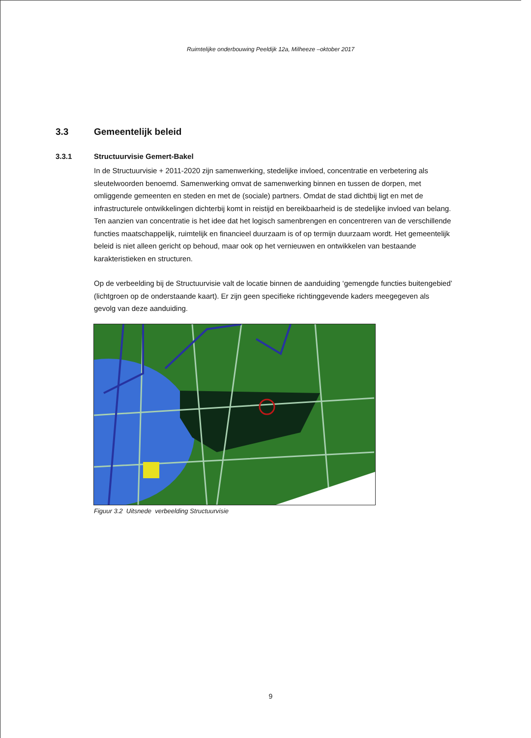Ruimtelijke onderbouwing Peeldijk 12a, Milheeze –oktober 2017
3.3 Gemeentelijk beleid
3.3.1 Structuurvisie Gemert-Bakel
In de Structuurvisie + 2011-2020 zijn samenwerking, stedelijke invloed, concentratie en verbetering als sleutelwoorden benoemd. Samenwerking omvat de samenwerking binnen en tussen de dorpen, met omliggende gemeenten en steden en met de (sociale) partners. Omdat de stad dichtbij ligt en met de infrastructurele ontwikkelingen dichterbij komt in reistijd en bereikbaarheid is de stedelijke invloed van belang. Ten aanzien van concentratie is het idee dat het logisch samenbrengen en concentreren van de verschillende functies maatschappelijk, ruimtelijk en financieel duurzaam is of op termijn duurzaam wordt. Het gemeentelijk beleid is niet alleen gericht op behoud, maar ook op het vernieuwen en ontwikkelen van bestaande karakteristieken en structuren.
Op de verbeelding bij de Structuurvisie valt de locatie binnen de aanduiding ‘gemengde functies buitengebied’ (lichtgroen op de onderstaande kaart). Er zijn geen specifieke richtinggevende kaders meegegeven als gevolg van deze aanduiding.
Figuur 3.2 Uitsnede verbeelding Structuurvisie
9